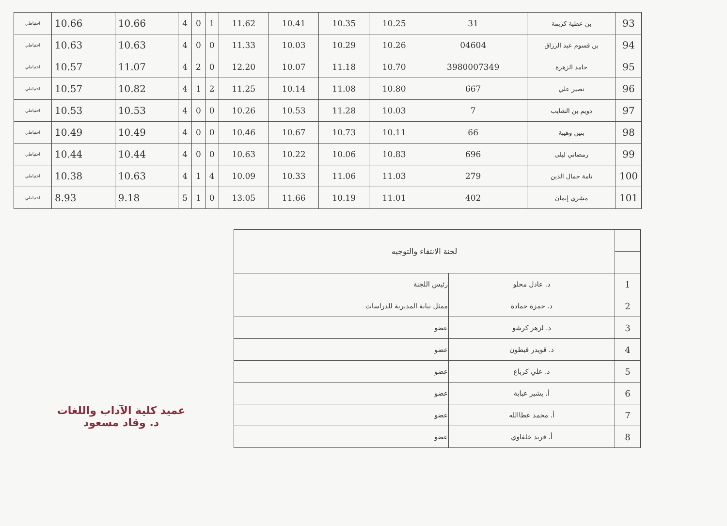| 93 | بن عطية كريمة | 31 | 10.25 | 10.35 | 10.41 | 11.62 | 1 | 0 | 4 | 10.66 | 10.66 | احتياطي |
| 94 | بن قسوم عبد الرزاق | 04604 | 10.26 | 10.29 | 10.03 | 11.33 | 0 | 0 | 4 | 10.63 | 10.63 | احتياطي |
| 95 | حامد الزهرة | 3980007349 | 10.70 | 11.18 | 10.07 | 12.20 | 0 | 2 | 4 | 11.07 | 10.57 | احتياطي |
| 96 | نصير علي | 667 | 10.80 | 11.08 | 10.14 | 11.25 | 2 | 1 | 4 | 10.82 | 10.57 | احتياطي |
| 97 | دويم بن الشايب | 7 | 10.03 | 11.28 | 10.53 | 10.26 | 0 | 0 | 4 | 10.53 | 10.53 | احتياطي |
| 98 | بنين وهيبة | 66 | 10.11 | 10.73 | 10.67 | 10.46 | 0 | 0 | 4 | 10.49 | 10.49 | احتياطي |
| 99 | رمضاني ليلى | 696 | 10.83 | 10.06 | 10.22 | 10.63 | 0 | 0 | 4 | 10.44 | 10.44 | احتياطي |
| 100 | تامة جمال الدين | 279 | 11.03 | 11.06 | 10.33 | 10.09 | 4 | 1 | 4 | 10.63 | 10.38 | احتياطي |
| 101 | مشري إيمان | 402 | 11.01 | 10.19 | 11.66 | 13.05 | 0 | 1 | 5 | 9.18 | 8.93 | احتياطي |
| | لجنة الانتقاء والتوجيه | |
| 1 | د. عادل محلو | رئيس اللجنة |
| 2 | د. حمزة حمادة | ممثل نيابة المديرية للدراسات |
| 3 | د. لزهر كرشو | عضو |
| 4 | د. قويدر قيطون | عضو |
| 5 | د. علي كرباع | عضو |
| 6 | أ. بشير عبابة | عضو |
| 7 | أ. محمد عطاالله | عضو |
| 8 | أ. فريد خلفاوي | عضو |
عميد كلية الآداب واللغات
د. وقاد مسعود